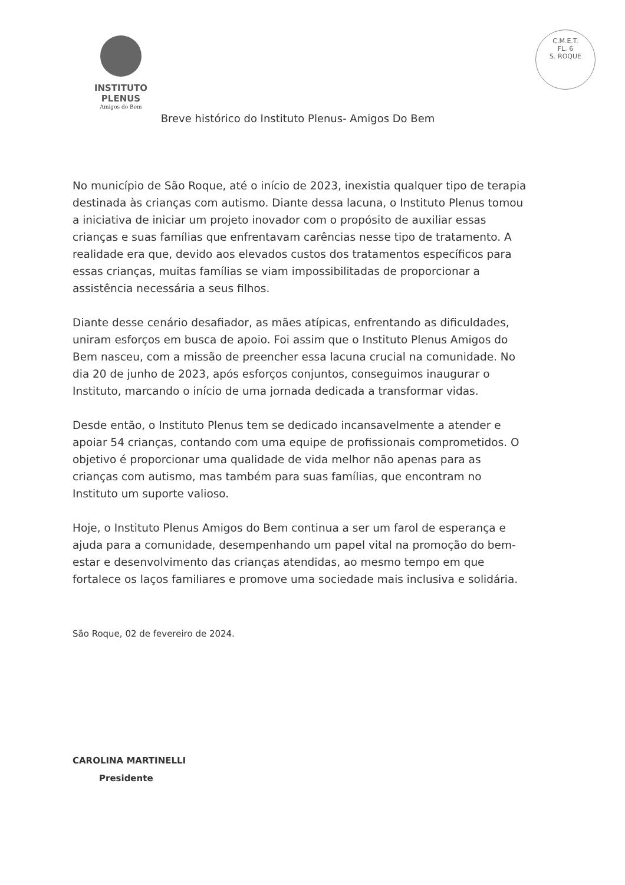INSTITUTO PLENUS
Amigos do Bem
C.M.E.T.
FL. 6
S. ROQUE
Breve histórico do Instituto Plenus- Amigos Do Bem
No município de São Roque, até o início de 2023, inexistia qualquer tipo de terapia destinada às crianças com autismo. Diante dessa lacuna, o Instituto Plenus tomou a iniciativa de iniciar um projeto inovador com o propósito de auxiliar essas crianças e suas famílias que enfrentavam carências nesse tipo de tratamento. A realidade era que, devido aos elevados custos dos tratamentos específicos para essas crianças, muitas famílias se viam impossibilitadas de proporcionar a assistência necessária a seus filhos.
Diante desse cenário desafiador, as mães atípicas, enfrentando as dificuldades, uniram esforços em busca de apoio. Foi assim que o Instituto Plenus Amigos do Bem nasceu, com a missão de preencher essa lacuna crucial na comunidade. No dia 20 de junho de 2023, após esforços conjuntos, conseguimos inaugurar o Instituto, marcando o início de uma jornada dedicada a transformar vidas.
Desde então, o Instituto Plenus tem se dedicado incansavelmente a atender e apoiar 54 crianças, contando com uma equipe de profissionais comprometidos. O objetivo é proporcionar uma qualidade de vida melhor não apenas para as crianças com autismo, mas também para suas famílias, que encontram no Instituto um suporte valioso.
Hoje, o Instituto Plenus Amigos do Bem continua a ser um farol de esperança e ajuda para a comunidade, desempenhando um papel vital na promoção do bem-estar e desenvolvimento das crianças atendidas, ao mesmo tempo em que fortalece os laços familiares e promove uma sociedade mais inclusiva e solidária.
São Roque, 02 de fevereiro de 2024.
CAROLINA MARTINELLI
Presidente